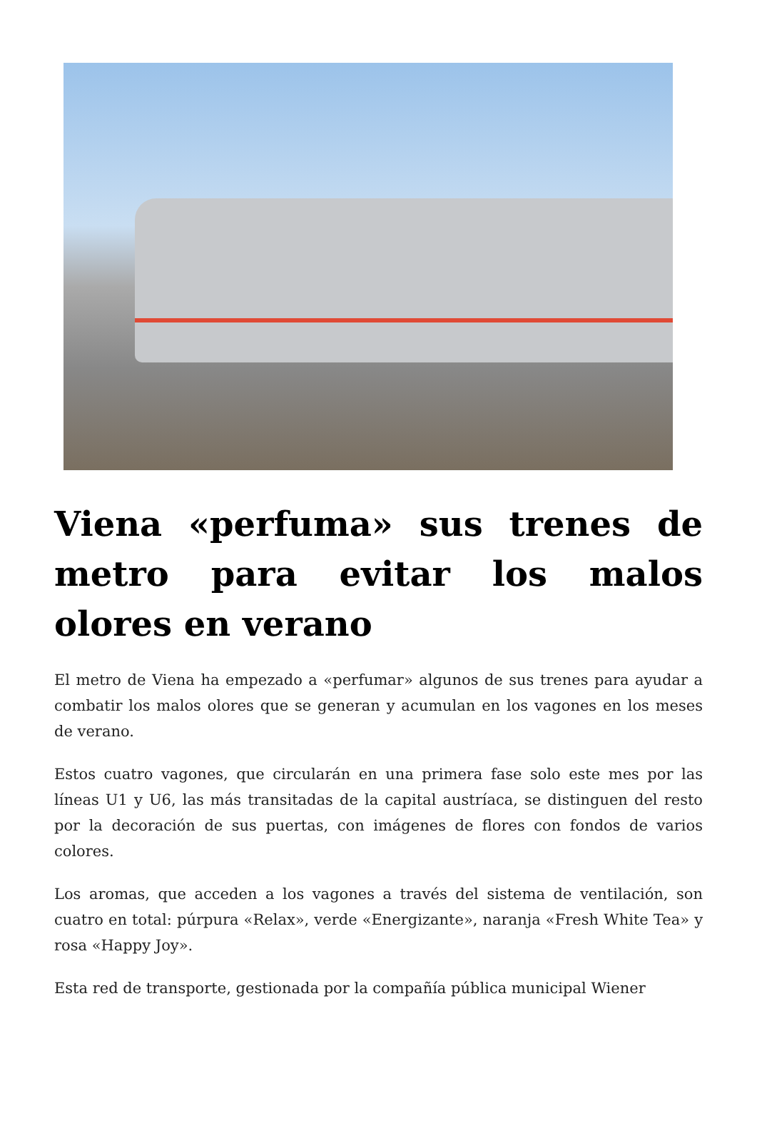Viena «perfuma» sus trenes de metro para evitar los malos olores en verano
El metro de Viena ha empezado a «perfumar» algunos de sus trenes para ayudar a combatir los malos olores que se generan y acumulan en los vagones en los meses de verano.
Estos cuatro vagones, que circularán en una primera fase solo este mes por las líneas U1 y U6, las más transitadas de la capital austríaca, se distinguen del resto por la decoración de sus puertas, con imágenes de flores con fondos de varios colores.
Los aromas, que acceden a los vagones a través del sistema de ventilación, son cuatro en total: púrpura «Relax», verde «Energizante», naranja «Fresh White Tea» y rosa «Happy Joy».
Esta red de transporte, gestionada por la compañía pública municipal Wiener